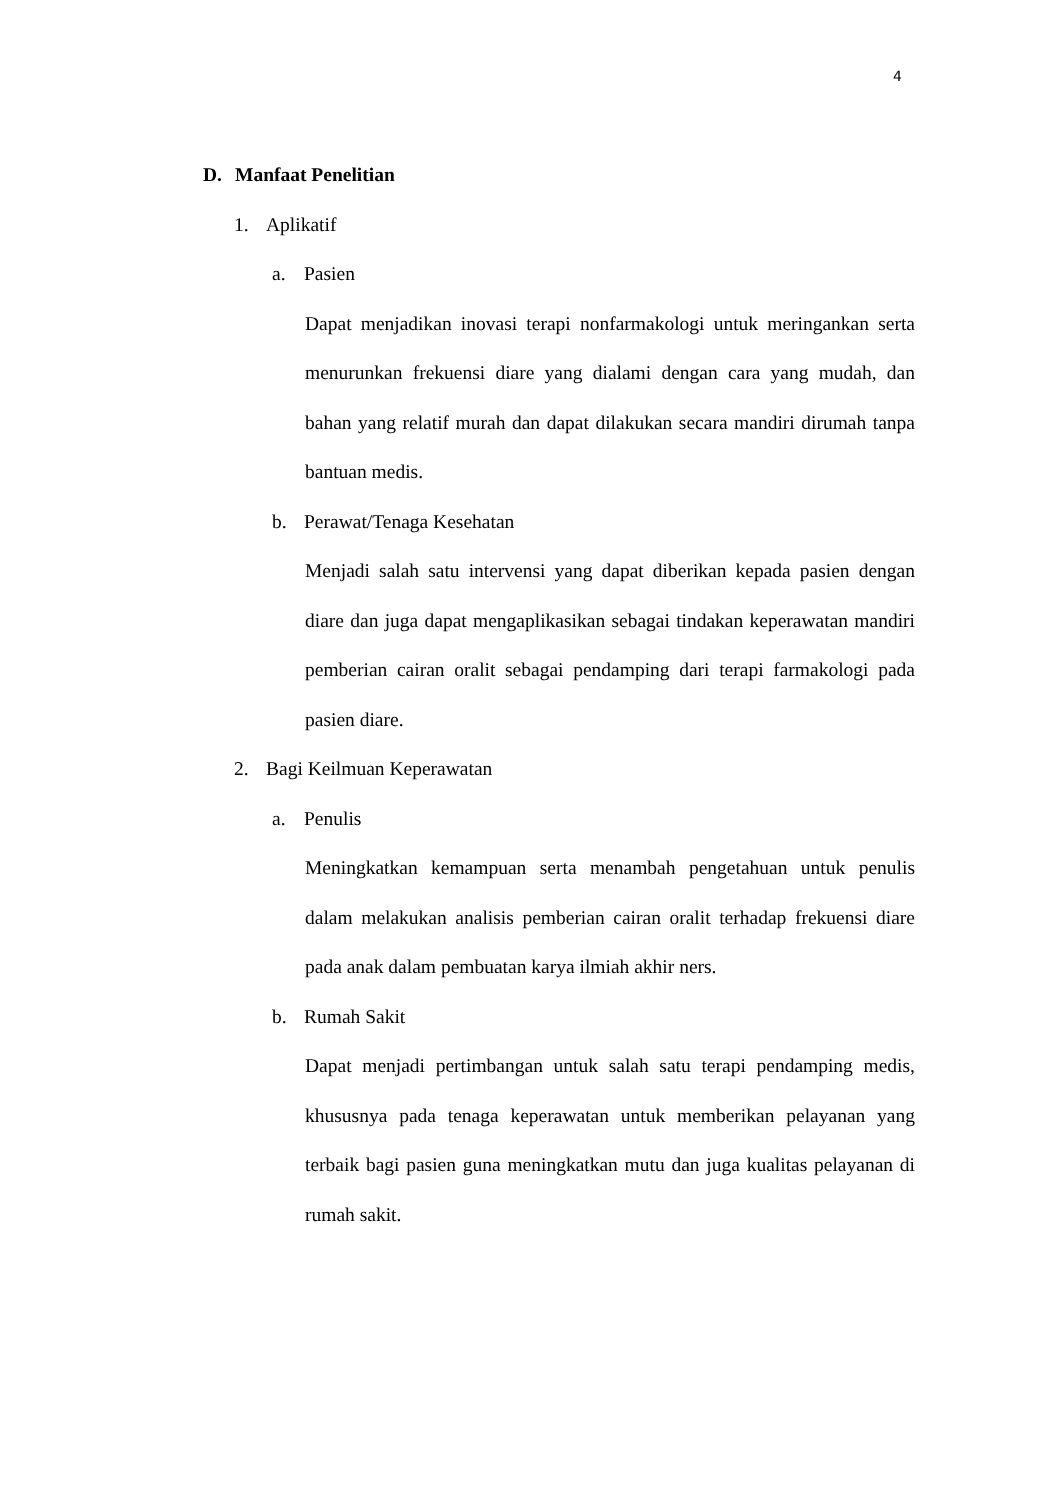4
D. Manfaat Penelitian
1. Aplikatif
a. Pasien
Dapat menjadikan inovasi terapi nonfarmakologi untuk meringankan serta menurunkan frekuensi diare yang dialami dengan cara yang mudah, dan bahan yang relatif murah dan dapat dilakukan secara mandiri dirumah tanpa bantuan medis.
b. Perawat/Tenaga Kesehatan
Menjadi salah satu intervensi yang dapat diberikan kepada pasien dengan diare dan juga dapat mengaplikasikan sebagai tindakan keperawatan mandiri pemberian cairan oralit sebagai pendamping dari terapi farmakologi pada pasien diare.
2. Bagi Keilmuan Keperawatan
a. Penulis
Meningkatkan kemampuan serta menambah pengetahuan untuk penulis dalam melakukan analisis pemberian cairan oralit terhadap frekuensi diare pada anak dalam pembuatan karya ilmiah akhir ners.
b. Rumah Sakit
Dapat menjadi pertimbangan untuk salah satu terapi pendamping medis, khususnya pada tenaga keperawatan untuk memberikan pelayanan yang terbaik bagi pasien guna meningkatkan mutu dan juga kualitas pelayanan di rumah sakit.